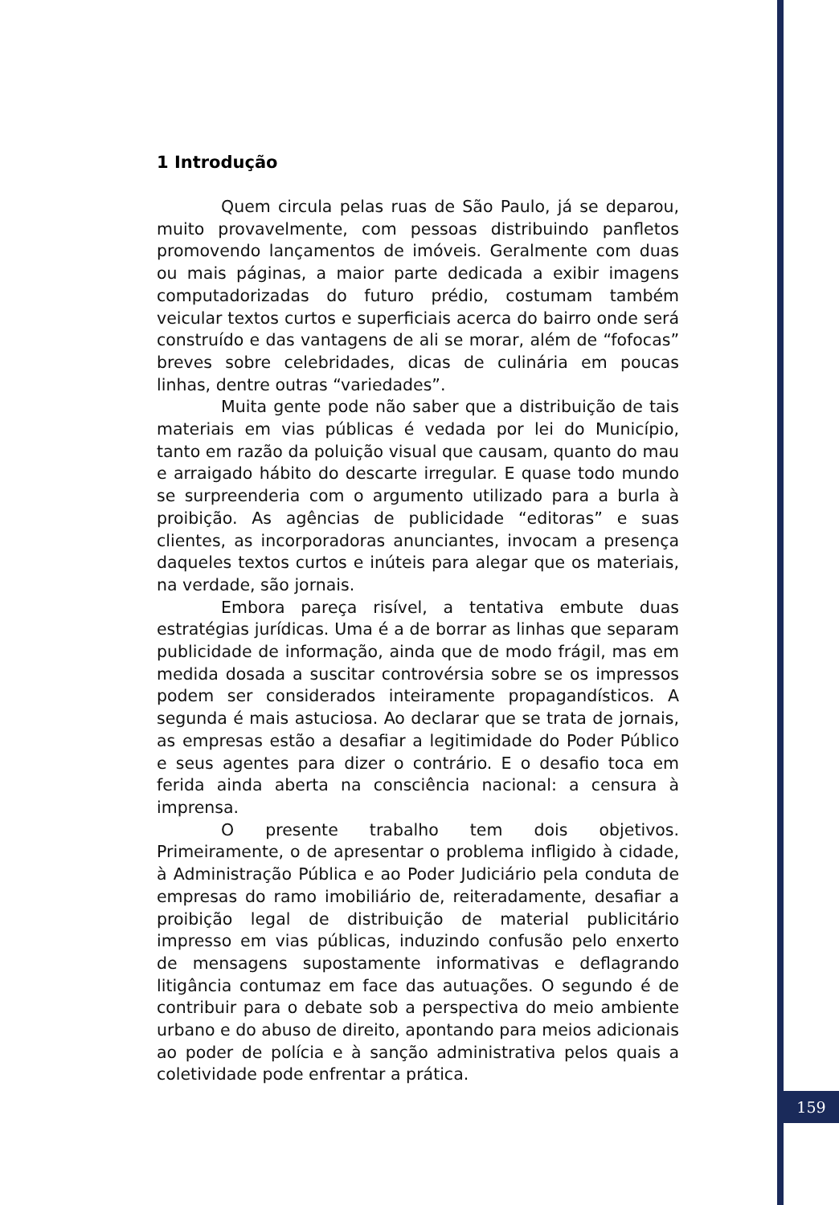1 Introdução
Quem circula pelas ruas de São Paulo, já se deparou, muito provavelmente, com pessoas distribuindo panfletos promovendo lançamentos de imóveis. Geralmente com duas ou mais páginas, a maior parte dedicada a exibir imagens computadorizadas do futuro prédio, costumam também veicular textos curtos e superficiais acerca do bairro onde será construído e das vantagens de ali se morar, além de “fofocas” breves sobre celebridades, dicas de culinária em poucas linhas, dentre outras “variedades”.
Muita gente pode não saber que a distribuição de tais materiais em vias públicas é vedada por lei do Município, tanto em razão da poluição visual que causam, quanto do mau e arraigado hábito do descarte irregular. E quase todo mundo se surpreenderia com o argumento utilizado para a burla à proibição. As agências de publicidade “editoras” e suas clientes, as incorporadoras anunciantes, invocam a presença daqueles textos curtos e inúteis para alegar que os materiais, na verdade, são jornais.
Embora pareça risível, a tentativa embute duas estratégias jurídicas. Uma é a de borrar as linhas que separam publicidade de informação, ainda que de modo frágil, mas em medida dosada a suscitar controvérsia sobre se os impressos podem ser considerados inteiramente propagandísticos. A segunda é mais astuciosa. Ao declarar que se trata de jornais, as empresas estão a desafiar a legitimidade do Poder Público e seus agentes para dizer o contrário. E o desafio toca em ferida ainda aberta na consciência nacional: a censura à imprensa.
O presente trabalho tem dois objetivos. Primeiramente, o de apresentar o problema infligido à cidade, à Administração Pública e ao Poder Judiciário pela conduta de empresas do ramo imobiliário de, reiteradamente, desafiar a proibição legal de distribuição de material publicitário impresso em vias públicas, induzindo confusão pelo enxerto de mensagens supostamente informativas e deflagrando litigância contumaz em face das autuações. O segundo é de contribuir para o debate sob a perspectiva do meio ambiente urbano e do abuso de direito, apontando para meios adicionais ao poder de polícia e à sanção administrativa pelos quais a coletividade pode enfrentar a prática.
159